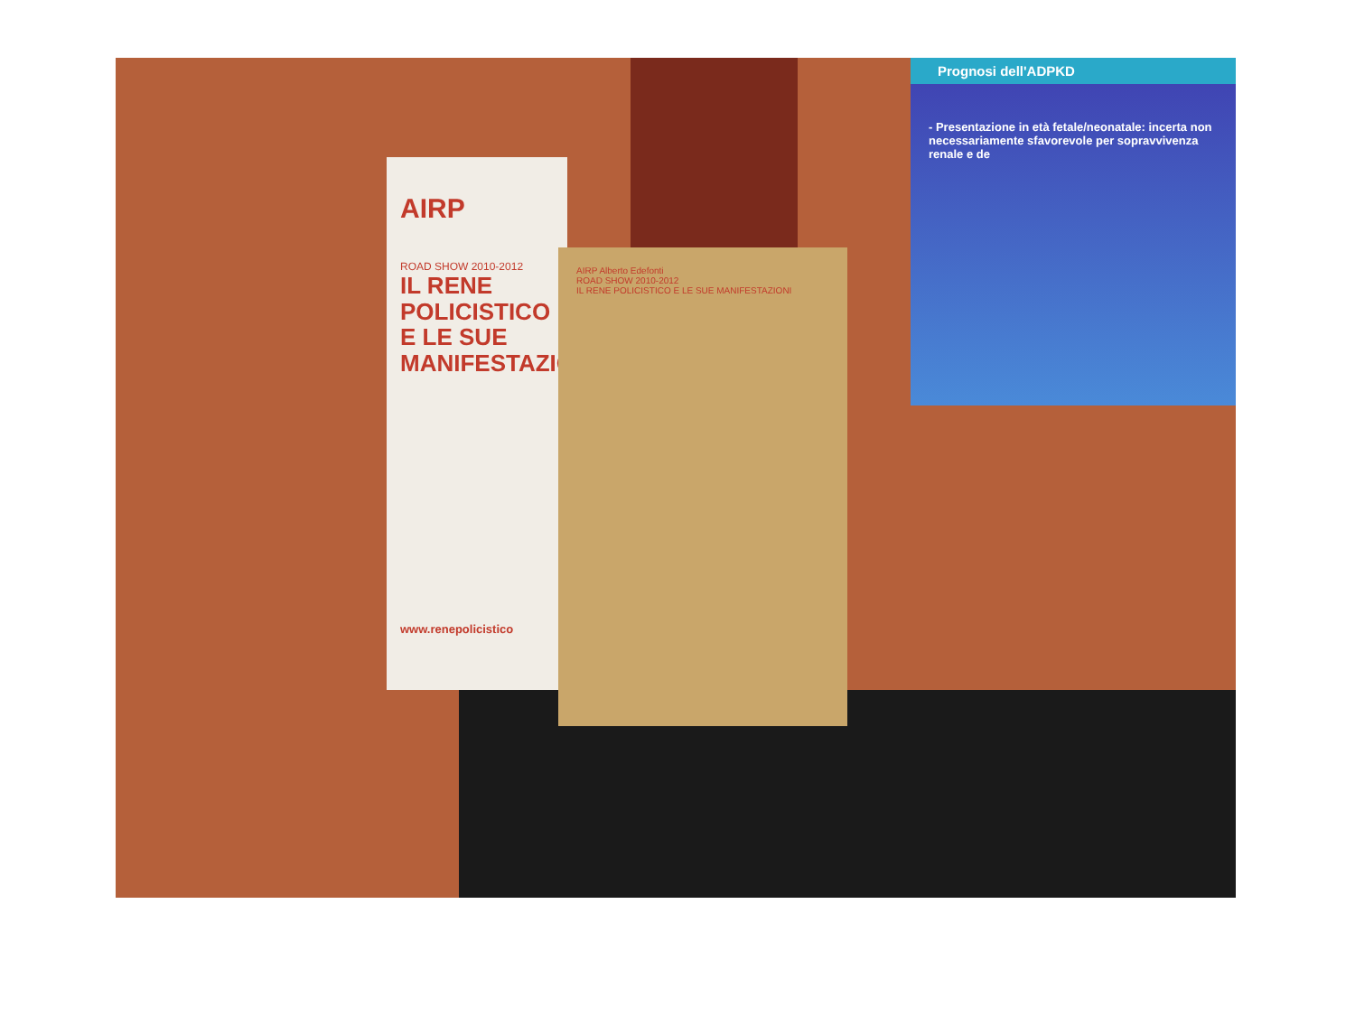Prognosi dell'ADPKD
- Presentazione in età fetale/neonatale: incerta non necessariamente sfavorevole per sopravvivenza renale e de
AIRP
ROAD SHOW 2010-2012
IL RENE
POLICISTICO
E LE SUE
MANIFESTAZIONI
www.renepolicistico
AIRP Alberto Edefonti
ROAD SHOW 2010-2012
IL RENE POLICISTICO E LE SUE MANIFESTAZIONI